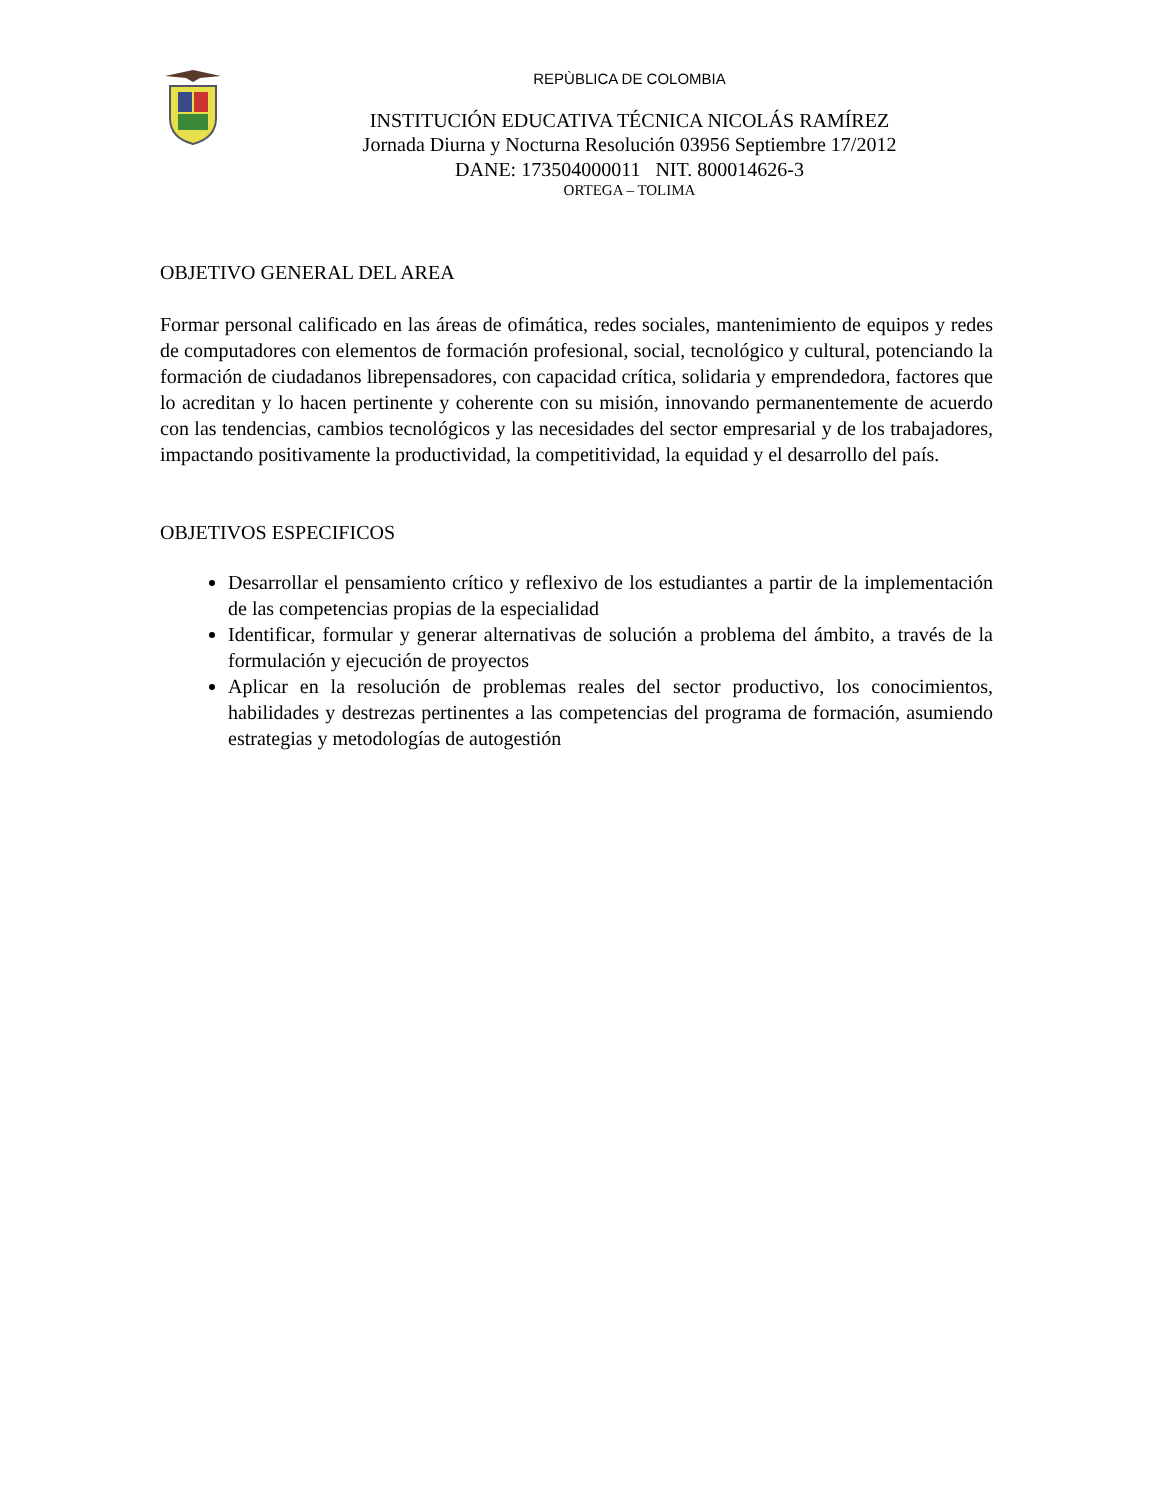REPÙBLICA DE COLOMBIA
INSTITUCIÓN EDUCATIVA TÉCNICA NICOLÁS RAMÍREZ
Jornada Diurna y Nocturna Resolución 03956 Septiembre 17/2012
DANE: 173504000011 NIT. 800014626-3
ORTEGA – TOLIMA
OBJETIVO GENERAL DEL AREA
Formar personal calificado en las áreas de ofimática, redes sociales, mantenimiento de equipos y redes de computadores con elementos de formación profesional, social, tecnológico y cultural, potenciando la formación de ciudadanos librepensadores, con capacidad crítica, solidaria y emprendedora, factores que lo acreditan y lo hacen pertinente y coherente con su misión, innovando permanentemente de acuerdo con las tendencias, cambios tecnológicos y las necesidades del sector empresarial y de los trabajadores, impactando positivamente la productividad, la competitividad, la equidad y el desarrollo del país.
OBJETIVOS ESPECIFICOS
Desarrollar el pensamiento crítico y reflexivo de los estudiantes a partir de la implementación de las competencias propias de la especialidad
Identificar, formular y generar alternativas de solución a problema del ámbito, a través de la formulación y ejecución de proyectos
Aplicar en la resolución de problemas reales del sector productivo, los conocimientos, habilidades y destrezas pertinentes a las competencias del programa de formación, asumiendo estrategias y metodologías de autogestión